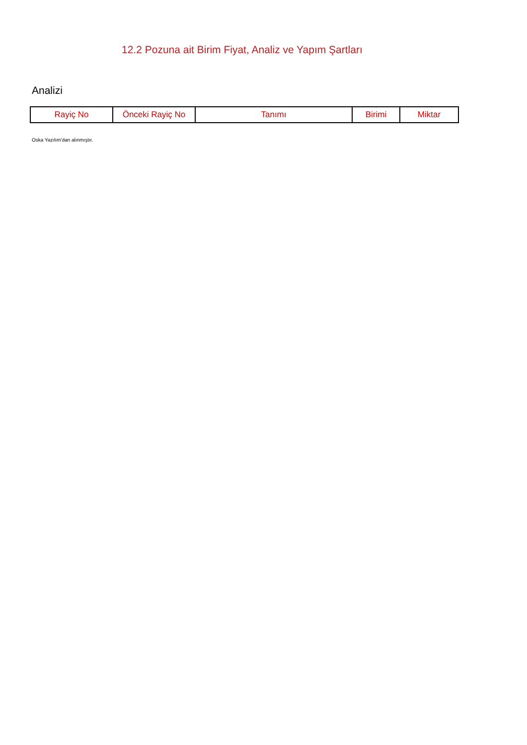12.2 Pozuna ait Birim Fiyat, Analiz ve Yapım Şartları
Analizi
| Rayiç No | Önceki Rayiç No | Tanımı | Birimi | Miktar |
| --- | --- | --- | --- | --- |
Oska Yazılım'dan alınmıştır.